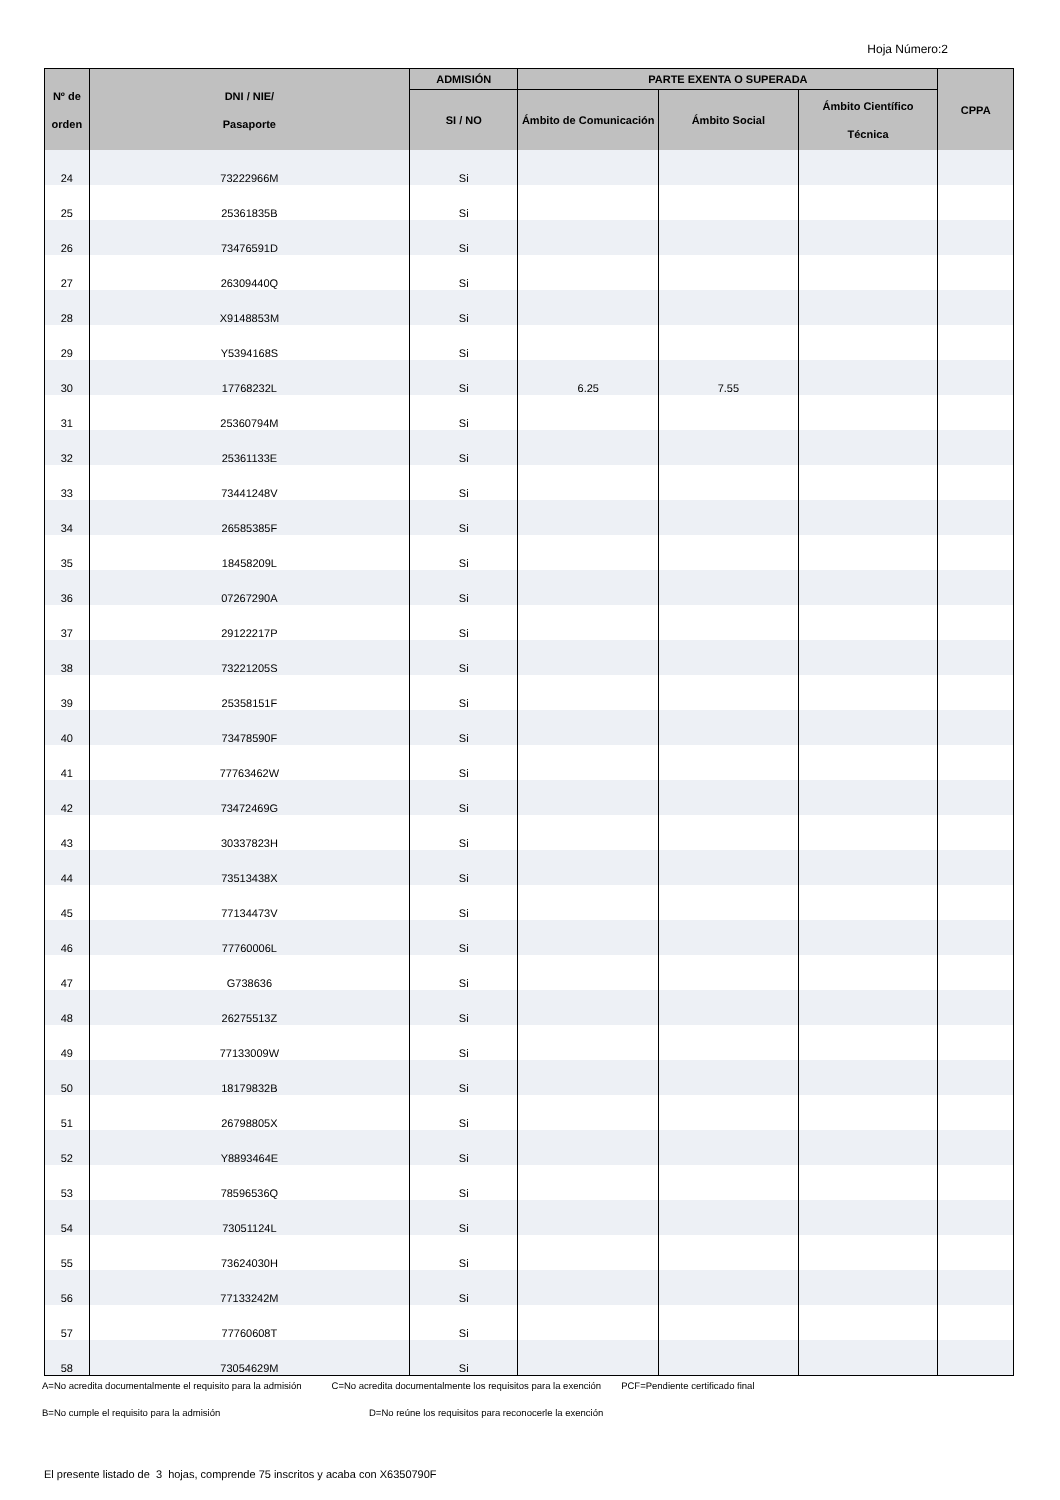Hoja Número:2
| Nº de orden | DNI / NIE/ Pasaporte | ADMISIÓN | PARTE EXENTA O SUPERADA | | | CPPA |
| --- | --- | --- | --- | --- | --- | --- |
| | | SI / NO | Ámbito de Comunicación | Ámbito Social | Ámbito Científico Técnica | |
| 24 | 73222966M | Si | | | | |
| 25 | 25361835B | Si | | | | |
| 26 | 73476591D | Si | | | | |
| 27 | 26309440Q | Si | | | | |
| 28 | X9148853M | Si | | | | |
| 29 | Y5394168S | Si | | | | |
| 30 | 17768232L | Si | 6.25 | 7.55 | | |
| 31 | 25360794M | Si | | | | |
| 32 | 25361133E | Si | | | | |
| 33 | 73441248V | Si | | | | |
| 34 | 26585385F | Si | | | | |
| 35 | 18458209L | Si | | | | |
| 36 | 07267290A | Si | | | | |
| 37 | 29122217P | Si | | | | |
| 38 | 73221205S | Si | | | | |
| 39 | 25358151F | Si | | | | |
| 40 | 73478590F | Si | | | | |
| 41 | 77763462W | Si | | | | |
| 42 | 73472469G | Si | | | | |
| 43 | 30337823H | Si | | | | |
| 44 | 73513438X | Si | | | | |
| 45 | 77134473V | Si | | | | |
| 46 | 77760006L | Si | | | | |
| 47 | G738636 | Si | | | | |
| 48 | 26275513Z | Si | | | | |
| 49 | 77133009W | Si | | | | |
| 50 | 18179832B | Si | | | | |
| 51 | 26798805X | Si | | | | |
| 52 | Y8893464E | Si | | | | |
| 53 | 78596536Q | Si | | | | |
| 54 | 73051124L | Si | | | | |
| 55 | 73624030H | Si | | | | |
| 56 | 77133242M | Si | | | | |
| 57 | 77760608T | Si | | | | |
| 58 | 73054629M | Si | | | | |
A=No acredita documentalmente el requisito para la admisión
C=No acredita documentalmente los requisitos para la exención
PCF=Pendiente certificado final
B=No cumple el requisito para la admisión D=No reúne los requisitos para reconocerle la exención
El presente listado de 3 hojas, comprende 75 inscritos y acaba con X6350790F